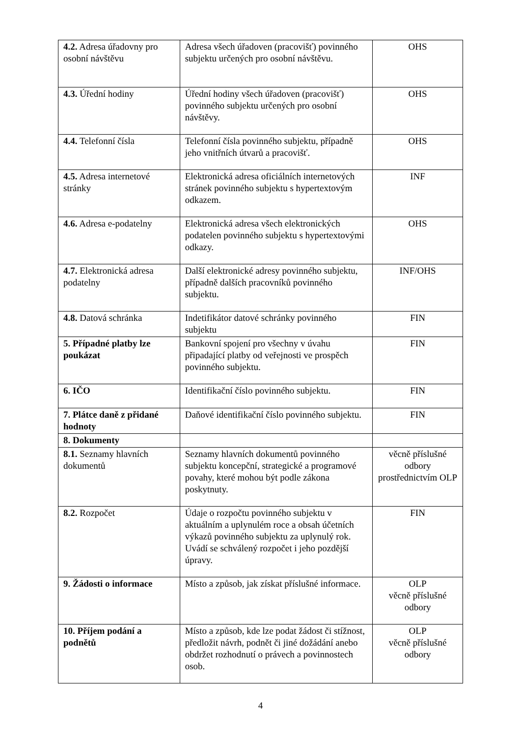| 4.2. Adresa úřadovny pro osobní návštěvu | Adresa všech úřadoven (pracovišť) povinného subjektu určených pro osobní návštěvu. | OHS |
| 4.3. Úřední hodiny | Úřední hodiny všech úřadoven (pracovišť) povinného subjektu určených pro osobní návštěvy. | OHS |
| 4.4. Telefonní čísla | Telefonní čísla povinného subjektu, případně jeho vnitřních útvarů a pracovišť. | OHS |
| 4.5. Adresa internetové stránky | Elektronická adresa oficiálních internetových stránek povinného subjektu s hypertextovým odkazem. | INF |
| 4.6. Adresa e-podatelny | Elektronická adresa všech elektronických podatelen povinného subjektu s hypertextovými odkazy. | OHS |
| 4.7. Elektronická adresa podatelny | Další elektronické adresy povinného subjektu, případně dalších pracovníků povinného subjektu. | INF/OHS |
| 4.8. Datová schránka | Indetifikátor datové schránky povinného subjektu | FIN |
| 5. Případné platby lze poukázat | Bankovní spojení pro všechny v úvahu připadající platby od veřejnosti ve prospěch povinného subjektu. | FIN |
| 6. IČO | Identifikační číslo povinného subjektu. | FIN |
| 7. Plátce daně z přidané hodnoty | Daňové identifikační číslo povinného subjektu. | FIN |
| 8. Dokumenty | | |
| 8.1. Seznamy hlavních dokumentů | Seznamy hlavních dokumentů povinného subjektu koncepční, strategické a programové povahy, které mohou být podle zákona poskytnuty. | věcně příslušné odbory prostřednictvím OLP |
| 8.2. Rozpočet | Údaje o rozpočtu povinného subjektu v aktuálním a uplynulém roce a obsah účetních výkazů povinného subjektu za uplynulý rok. Uvádí se schválený rozpočet i jeho pozdější úpravy. | FIN |
| 9. Žádosti o informace | Místo a způsob, jak získat příslušné informace. | OLP věcně příslušné odbory |
| 10. Příjem podání a podnětů | Místo a způsob, kde lze podat žádost či stížnost, předložit návrh, podnět či jiné dožádání anebo obdržet rozhodnutí o právech a povinnostech osob. | OLP věcně příslušné odbory |
4